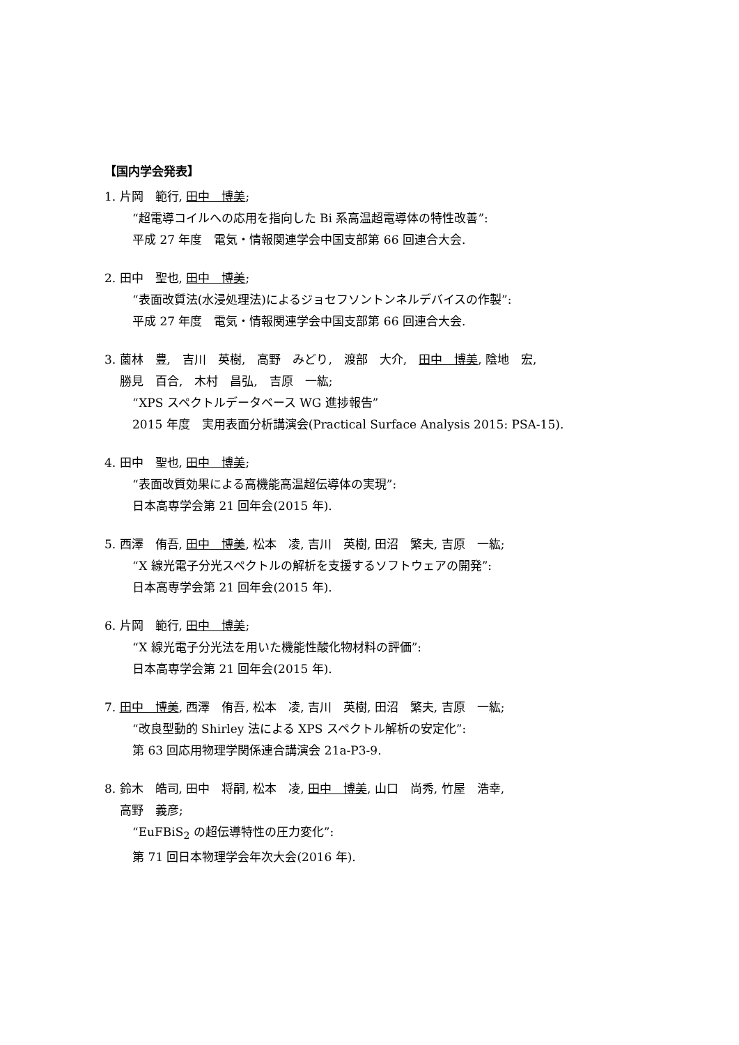【国内学会発表】
1. 片岡　範行, 田中　博美;
“超電導コイルへの応用を指向した Bi 系高温超電導体の特性改善”:
平成 27 年度　電気・情報関連学会中国支部第 66 回連合大会.
2. 田中　聖也, 田中　博美;
“表面改質法(水浸処理法)によるジョセフソントンネルデバイスの作製”:
平成 27 年度　電気・情報関連学会中国支部第 66 回連合大会.
3. 薗林　豊,　吉川　英樹,　高野　みどり,　渡部　大介,　田中　博美, 陰地　宏,
勝見　百合,　木村　昌弘,　吉原　一紘;
“XPS スペクトルデータベース WG 進捗報告”
2015 年度　実用表面分析講演会(Practical Surface Analysis 2015: PSA-15).
4. 田中　聖也, 田中　博美;
“表面改質効果による高機能高温超伝導体の実現”:
日本高専学会第 21 回年会(2015 年).
5. 西澤　侑吾, 田中　博美, 松本　凌, 吉川　英樹, 田沼　繁夫, 吉原　一紘;
“X 線光電子分光スペクトルの解析を支援するソフトウェアの開発”:
日本高専学会第 21 回年会(2015 年).
6. 片岡　範行, 田中　博美;
“X 線光電子分光法を用いた機能性酸化物材料の評価”:
日本高専学会第 21 回年会(2015 年).
7. 田中　博美, 西澤　侑吾, 松本　凌, 吉川　英樹, 田沼　繁夫, 吉原　一紘;
“改良型動的 Shirley 法による XPS スペクトル解析の安定化”:
第 63 回応用物理学関係連合講演会 21a-P3-9.
8. 鈴木　皓司, 田中　将嗣, 松本　凌, 田中　博美, 山口　尚秀, 竹屋　浩幸,
高野　義彦;
“EuFBiS<sub>2</sub> の超伝導特性の圧力変化”:
第 71 回日本物理学会年次大会(2016 年).